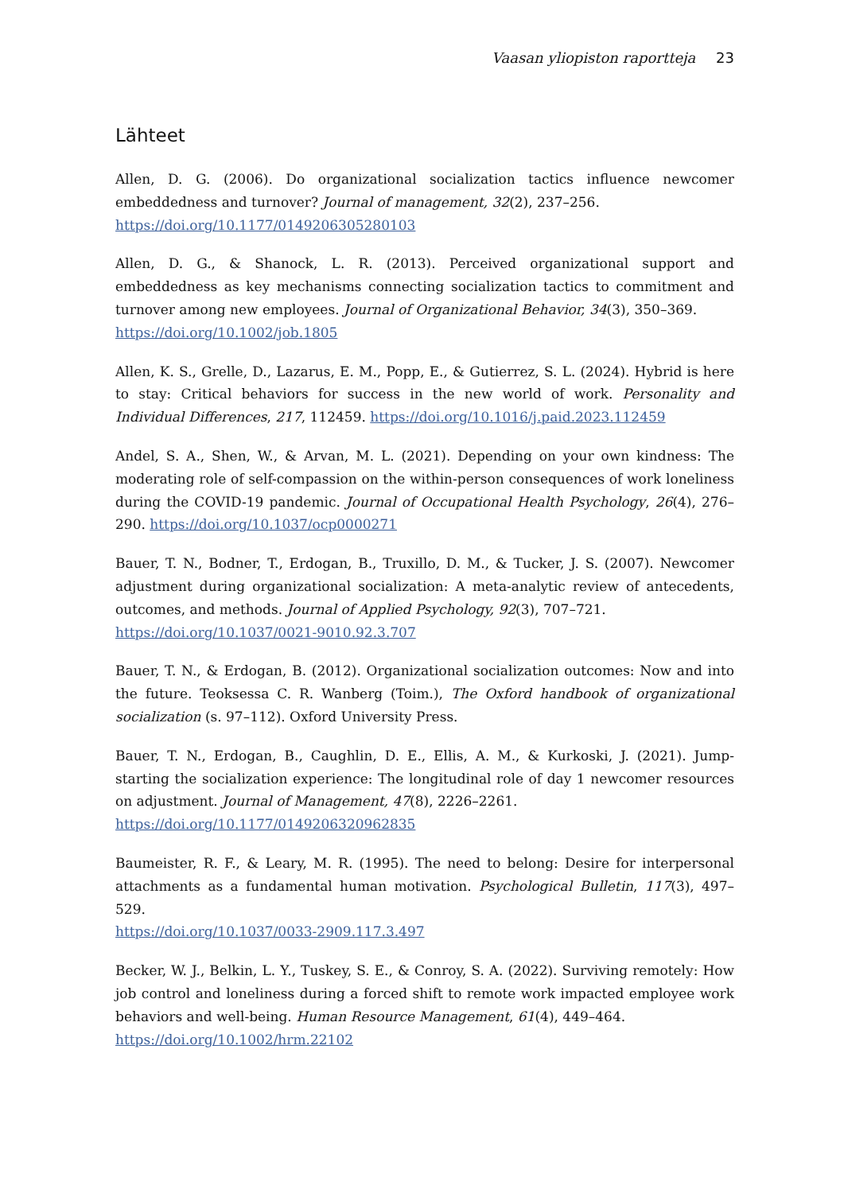Vaasan yliopiston raportteja 23
Lähteet
Allen, D. G. (2006). Do organizational socialization tactics influence newcomer embeddedness and turnover? Journal of management, 32(2), 237–256.
https://doi.org/10.1177/0149206305280103
Allen, D. G., & Shanock, L. R. (2013). Perceived organizational support and embeddedness as key mechanisms connecting socialization tactics to commitment and turnover among new employees. Journal of Organizational Behavior, 34(3), 350–369.
https://doi.org/10.1002/job.1805
Allen, K. S., Grelle, D., Lazarus, E. M., Popp, E., & Gutierrez, S. L. (2024). Hybrid is here to stay: Critical behaviors for success in the new world of work. Personality and Individual Differences, 217, 112459. https://doi.org/10.1016/j.paid.2023.112459
Andel, S. A., Shen, W., & Arvan, M. L. (2021). Depending on your own kindness: The moderating role of self-compassion on the within-person consequences of work loneliness during the COVID-19 pandemic. Journal of Occupational Health Psychology, 26(4), 276–290. https://doi.org/10.1037/ocp0000271
Bauer, T. N., Bodner, T., Erdogan, B., Truxillo, D. M., & Tucker, J. S. (2007). Newcomer adjustment during organizational socialization: A meta-analytic review of antecedents, outcomes, and methods. Journal of Applied Psychology, 92(3), 707–721.
https://doi.org/10.1037/0021-9010.92.3.707
Bauer, T. N., & Erdogan, B. (2012). Organizational socialization outcomes: Now and into the future. Teoksessa C. R. Wanberg (Toim.), The Oxford handbook of organizational socialization (s. 97–112). Oxford University Press.
Bauer, T. N., Erdogan, B., Caughlin, D. E., Ellis, A. M., & Kurkoski, J. (2021). Jump-starting the socialization experience: The longitudinal role of day 1 newcomer resources on adjustment. Journal of Management, 47(8), 2226–2261.
https://doi.org/10.1177/0149206320962835
Baumeister, R. F., & Leary, M. R. (1995). The need to belong: Desire for interpersonal attachments as a fundamental human motivation. Psychological Bulletin, 117(3), 497–529.
https://doi.org/10.1037/0033-2909.117.3.497
Becker, W. J., Belkin, L. Y., Tuskey, S. E., & Conroy, S. A. (2022). Surviving remotely: How job control and loneliness during a forced shift to remote work impacted employee work behaviors and well-being. Human Resource Management, 61(4), 449–464.
https://doi.org/10.1002/hrm.22102